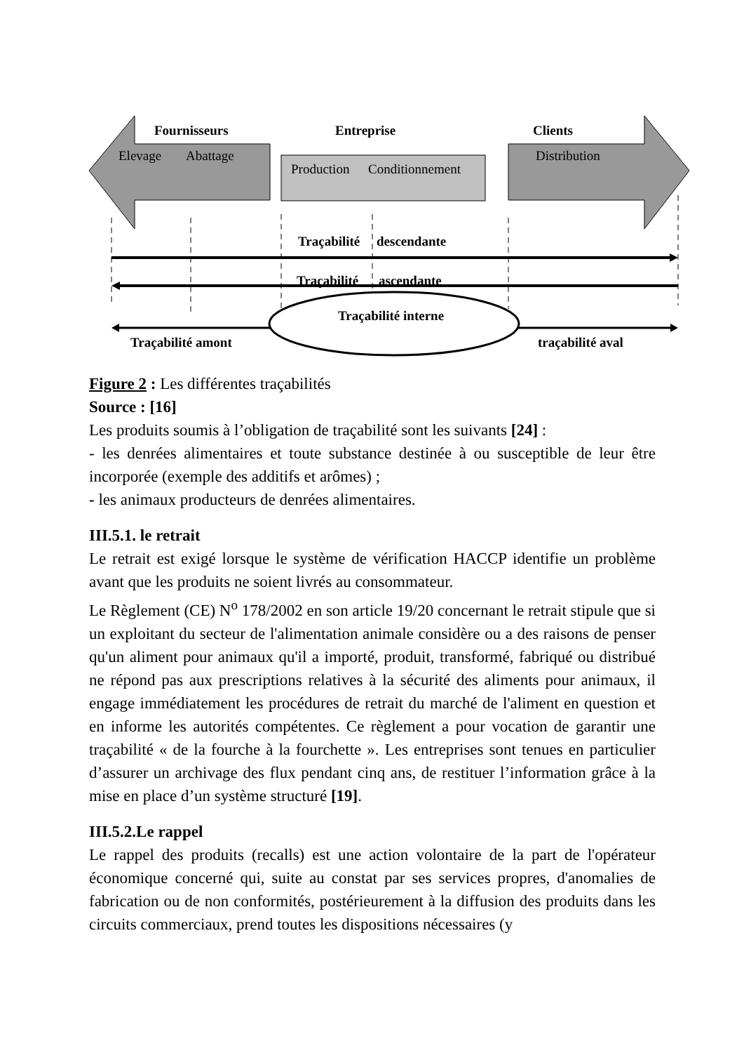Fournisseurs
Entreprise
Clients
Elevage
Abattage
Production
Conditionnement
Distribution
Traçabilité
descendante
Traçabilité
ascendante
Traçabilité interne
Traçabilité amont
traçabilité aval
Figure 2 : Les différentes traçabilités
Source : [16]
Les produits soumis à l’obligation de traçabilité sont les suivants [24] :
- les denrées alimentaires et toute substance destinée à ou susceptible de leur être incorporée (exemple des additifs et arômes) ;
- les animaux producteurs de denrées alimentaires.
III.5.1. le retrait
Le retrait est exigé lorsque le système de vérification HACCP identifie un problème avant que les produits ne soient livrés au consommateur.
Le Règlement (CE) N<sup>o</sup> 178/2002 en son article 19/20 concernant le retrait stipule que si un exploitant du secteur de l'alimentation animale considère ou a des raisons de penser qu'un aliment pour animaux qu'il a importé, produit, transformé, fabriqué ou distribué ne répond pas aux prescriptions relatives à la sécurité des aliments pour animaux, il engage immédiatement les procédures de retrait du marché de l'aliment en question et en informe les autorités compétentes. Ce règlement a pour vocation de garantir une traçabilité « de la fourche à la fourchette ». Les entreprises sont tenues en particulier d’assurer un archivage des flux pendant cinq ans, de restituer l’information grâce à la mise en place d’un système structuré [19].
III.5.2.Le rappel
Le rappel des produits (recalls) est une action volontaire de la part de l'opérateur économique concerné qui, suite au constat par ses services propres, d'anomalies de fabrication ou de non conformités, postérieurement à la diffusion des produits dans les circuits commerciaux, prend toutes les dispositions nécessaires (y